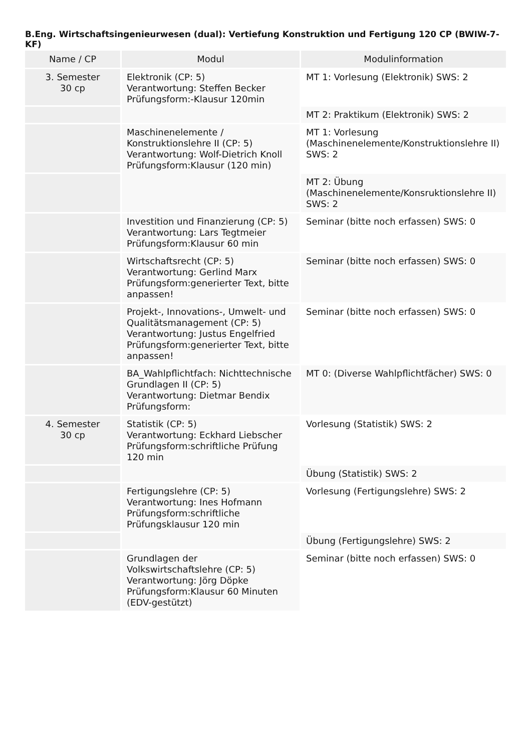B.Eng. Wirtschaftsingenieurwesen (dual): Vertiefung Konstruktion und Fertigung 120 CP (BWIW-7-KF)
| Name / CP | Modul | Modulinformation |
| --- | --- | --- |
| 3. Semester 30 cp | Elektronik (CP: 5) Verantwortung: Steffen Becker Prüfungsform:-Klausur 120min | MT 1: Vorlesung (Elektronik) SWS: 2 |
| | | MT 2: Praktikum (Elektronik) SWS: 2 |
| | Maschinenelemente / Konstruktionslehre II (CP: 5) Verantwortung: Wolf-Dietrich Knoll Prüfungsform:Klausur (120 min) | MT 1: Vorlesung (Maschinenelemente/Konstruktionslehre II) SWS: 2 |
| | | MT 2: Übung (Maschinenelemente/Konsruktionslehre II) SWS: 2 |
| | Investition und Finanzierung (CP: 5) Verantwortung: Lars Tegtmeier Prüfungsform:Klausur 60 min | Seminar (bitte noch erfassen) SWS: 0 |
| | Wirtschaftsrecht (CP: 5) Verantwortung: Gerlind Marx Prüfungsform:generierter Text, bitte anpassen! | Seminar (bitte noch erfassen) SWS: 0 |
| | Projekt-, Innovations-, Umwelt- und Qualitätsmanagement (CP: 5) Verantwortung: Justus Engelfried Prüfungsform:generierter Text, bitte anpassen! | Seminar (bitte noch erfassen) SWS: 0 |
| | BA_Wahlpflichtfach: Nichttechnische Grundlagen II (CP: 5) Verantwortung: Dietmar Bendix Prüfungsform: | MT 0: (Diverse Wahlpflichtfächer) SWS: 0 |
| 4. Semester 30 cp | Statistik (CP: 5) Verantwortung: Eckhard Liebscher Prüfungsform:schriftliche Prüfung 120 min | Vorlesung (Statistik) SWS: 2 |
| | | Übung (Statistik) SWS: 2 |
| | Fertigungslehre (CP: 5) Verantwortung: Ines Hofmann Prüfungsform:schriftliche Prüfungsklausur 120 min | Vorlesung (Fertigungslehre) SWS: 2 |
| | | Übung (Fertigungslehre) SWS: 2 |
| | Grundlagen der Volkswirtschaftslehre (CP: 5) Verantwortung: Jörg Döpke Prüfungsform:Klausur 60 Minuten (EDV-gestützt) | Seminar (bitte noch erfassen) SWS: 0 |